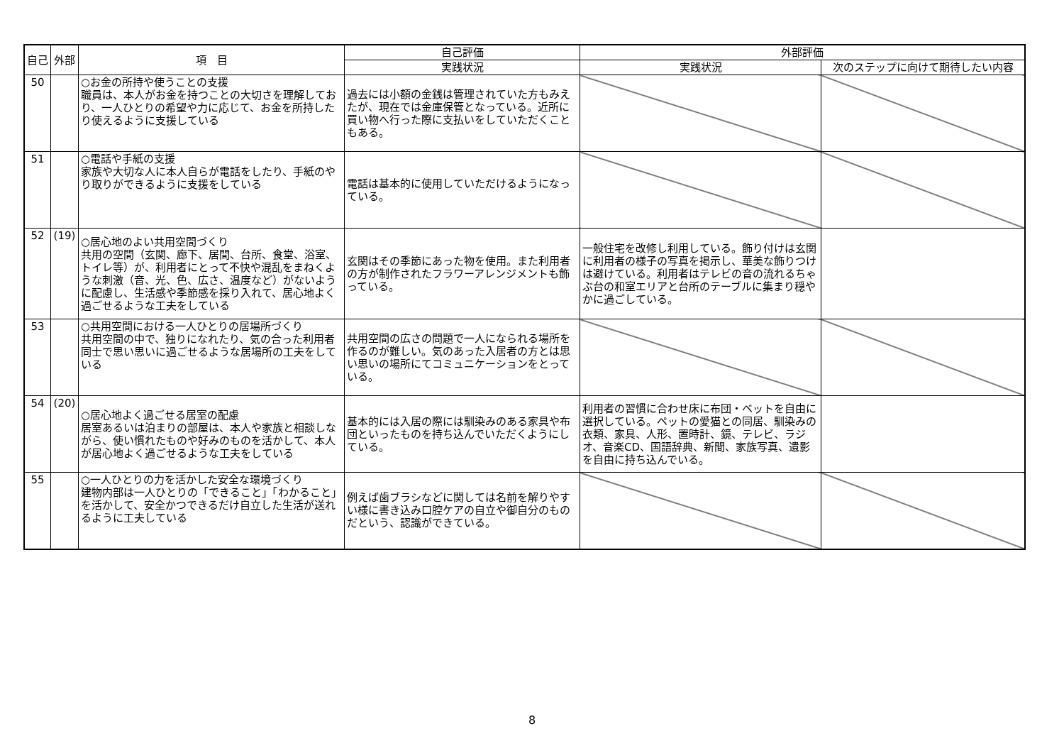| 自己 | 外部 | 項 目 | 自己評価 | 外部評価 | |
| --- | --- | --- | --- | --- | --- |
| | | | 実践状況 | 実践状況 | 次のステップに向けて期待したい内容 |
| 50 | | ○お金の所持や使うことの支援 職員は、本人がお金を持つことの大切さを理解しており、一人ひとりの希望や力に応じて、お金を所持したり使えるように支援している | 過去には小額の金銭は管理されていた方もみえたが、現在では金庫保管となっている。近所に買い物へ行った際に支払いをしていただくこともある。 | | |
| 51 | | ○電話や手紙の支援 家族や大切な人に本人自らが電話をしたり、手紙のやり取りができるように支援をしている | 電話は基本的に使用していただけるようになっている。 | | |
| 52 | (19) | ○居心地のよい共用空間づくり 共用の空間（玄関、廊下、居間、台所、食堂、浴室、トイレ等）が、利用者にとって不快や混乱をまねくような刺激（音、光、色、広さ、温度など）がないように配慮し、生活感や季節感を採り入れて、居心地よく過ごせるような工夫をしている | 玄関はその季節にあった物を使用。また利用者の方が制作されたフラワーアレンジメントも飾っている。 | 一般住宅を改修し利用している。飾り付けは玄関に利用者の様子の写真を掲示し、華美な飾りつけは避けている。利用者はテレビの音の流れるちゃぶ台の和室エリアと台所のテーブルに集まり穏やかに過ごしている。 | |
| 53 | | ○共用空間における一人ひとりの居場所づくり 共用空間の中で、独りになれたり、気の合った利用者同士で思い思いに過ごせるような居場所の工夫をしている | 共用空間の広さの問題で一人になられる場所を作るのが難しい。気のあった入居者の方とは思い思いの場所にてコミュニケーションをとっている。 | | |
| 54 | (20) | ○居心地よく過ごせる居室の配慮 居室あるいは泊まりの部屋は、本人や家族と相談しながら、使い慣れたものや好みのものを活かして、本人が居心地よく過ごせるような工夫をしている | 基本的には入居の際には馴染みのある家具や布団といったものを持ち込んでいただくようにしている。 | 利用者の習慣に合わせ床に布団・ベットを自由に選択している。ペットの愛猫との同居、馴染みの衣類、家具、人形、置時計、鏡、テレビ、ラジオ、音楽CD、国語辞典、新聞、家族写真、遺影を自由に持ち込んでいる。 | |
| 55 | | ○一人ひとりの力を活かした安全な環境づくり 建物内部は一人ひとりの「できること」「わかること」を活かして、安全かつできるだけ自立した生活が送れるように工夫している | 例えば歯ブラシなどに関しては名前を解りやすい様に書き込み口腔ケアの自立や御自分のものだという、認識ができている。 | | |
8